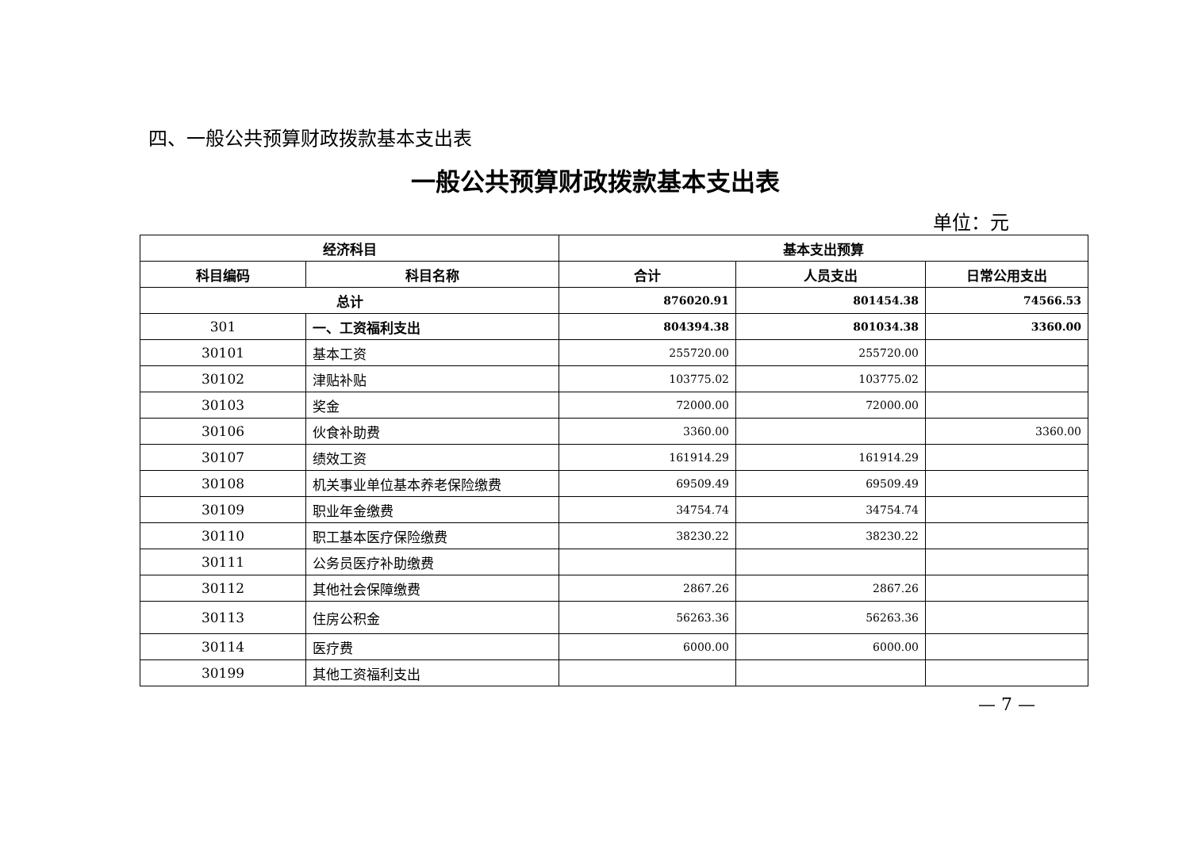四、一般公共预算财政拨款基本支出表
一般公共预算财政拨款基本支出表
单位：元
| 经济科目 | | 基本支出预算 | | |
| --- | --- | --- | --- | --- |
| 科目编码 | 科目名称 | 合计 | 人员支出 | 日常公用支出 |
| 总计 | | 876020.91 | 801454.38 | 74566.53 |
| 301 | 一、工资福利支出 | 804394.38 | 801034.38 | 3360.00 |
| 30101 | 基本工资 | 255720.00 | 255720.00 | |
| 30102 | 津贴补贴 | 103775.02 | 103775.02 | |
| 30103 | 奖金 | 72000.00 | 72000.00 | |
| 30106 | 伙食补助费 | 3360.00 | | 3360.00 |
| 30107 | 绩效工资 | 161914.29 | 161914.29 | |
| 30108 | 机关事业单位基本养老保险缴费 | 69509.49 | 69509.49 | |
| 30109 | 职业年金缴费 | 34754.74 | 34754.74 | |
| 30110 | 职工基本医疗保险缴费 | 38230.22 | 38230.22 | |
| 30111 | 公务员医疗补助缴费 | | | |
| 30112 | 其他社会保障缴费 | 2867.26 | 2867.26 | |
| 30113 | 住房公积金 | 56263.36 | 56263.36 | |
| 30114 | 医疗费 | 6000.00 | 6000.00 | |
| 30199 | 其他工资福利支出 | | | |
— 7 —